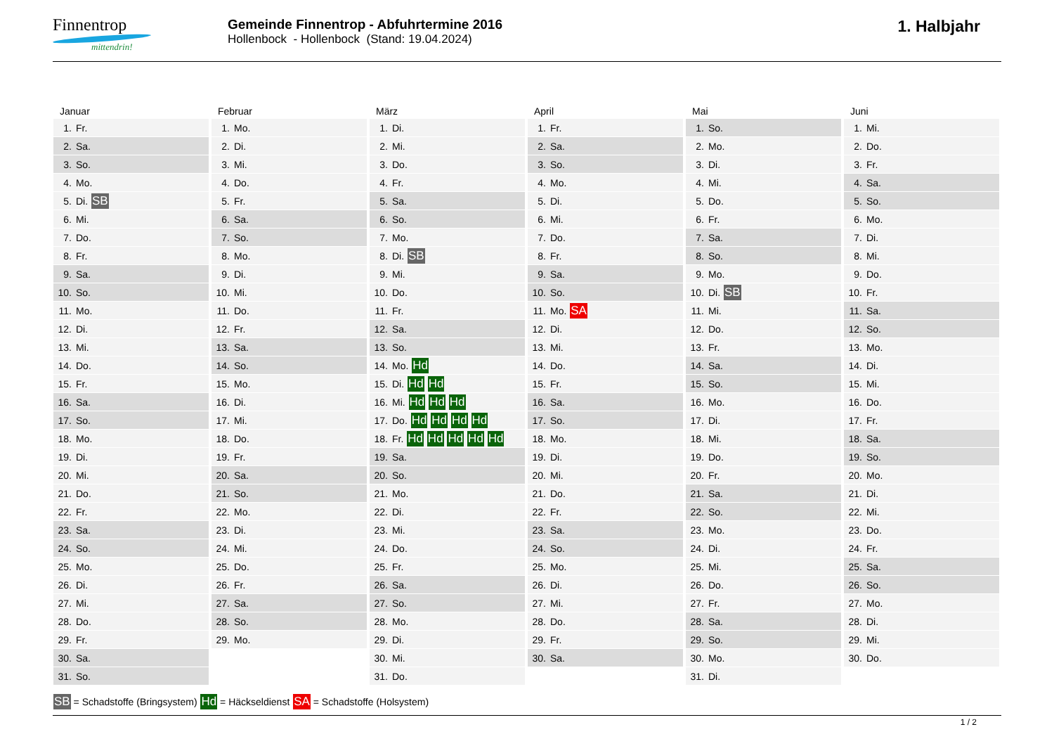Finnentrop
mittendrin!
Gemeinde Finnentrop - Abfuhrtermine 2016
Hollenbock - Hollenbock (Stand: 19.04.2024)
1. Halbjahr
Januar
| 1. | Fr. |
| 2. | Sa. |
| 3. | So. |
| 4. | Mo. |
| 5. | Di. SB |
| 6. | Mi. |
| 7. | Do. |
| 8. | Fr. |
| 9. | Sa. |
| 10. | So. |
| 11. | Mo. |
| 12. | Di. |
| 13. | Mi. |
| 14. | Do. |
| 15. | Fr. |
| 16. | Sa. |
| 17. | So. |
| 18. | Mo. |
| 19. | Di. |
| 20. | Mi. |
| 21. | Do. |
| 22. | Fr. |
| 23. | Sa. |
| 24. | So. |
| 25. | Mo. |
| 26. | Di. |
| 27. | Mi. |
| 28. | Do. |
| 29. | Fr. |
| 30. | Sa. |
| 31. | So. |
Februar
| 1. | Mo. |
| 2. | Di. |
| 3. | Mi. |
| 4. | Do. |
| 5. | Fr. |
| 6. | Sa. |
| 7. | So. |
| 8. | Mo. |
| 9. | Di. |
| 10. | Mi. |
| 11. | Do. |
| 12. | Fr. |
| 13. | Sa. |
| 14. | So. |
| 15. | Mo. |
| 16. | Di. |
| 17. | Mi. |
| 18. | Do. |
| 19. | Fr. |
| 20. | Sa. |
| 21. | So. |
| 22. | Mo. |
| 23. | Di. |
| 24. | Mi. |
| 25. | Do. |
| 26. | Fr. |
| 27. | Sa. |
| 28. | So. |
| 29. | Mo. |
März
| 1. | Di. |
| 2. | Mi. |
| 3. | Do. |
| 4. | Fr. |
| 5. | Sa. |
| 6. | So. |
| 7. | Mo. |
| 8. | Di. SB |
| 9. | Mi. |
| 10. | Do. |
| 11. | Fr. |
| 12. | Sa. |
| 13. | So. |
| 14. | Mo. Hd |
| 15. | Di. Hd Hd |
| 16. | Mi. Hd Hd Hd |
| 17. | Do. Hd Hd Hd Hd |
| 18. | Fr. Hd Hd Hd Hd Hd |
| 19. | Sa. |
| 20. | So. |
| 21. | Mo. |
| 22. | Di. |
| 23. | Mi. |
| 24. | Do. |
| 25. | Fr. |
| 26. | Sa. |
| 27. | So. |
| 28. | Mo. |
| 29. | Di. |
| 30. | Mi. |
| 31. | Do. |
April
| 1. | Fr. |
| 2. | Sa. |
| 3. | So. |
| 4. | Mo. |
| 5. | Di. |
| 6. | Mi. |
| 7. | Do. |
| 8. | Fr. |
| 9. | Sa. |
| 10. | So. |
| 11. | Mo. SA |
| 12. | Di. |
| 13. | Mi. |
| 14. | Do. |
| 15. | Fr. |
| 16. | Sa. |
| 17. | So. |
| 18. | Mo. |
| 19. | Di. |
| 20. | Mi. |
| 21. | Do. |
| 22. | Fr. |
| 23. | Sa. |
| 24. | So. |
| 25. | Mo. |
| 26. | Di. |
| 27. | Mi. |
| 28. | Do. |
| 29. | Fr. |
| 30. | Sa. |
Mai
| 1. | So. |
| 2. | Mo. |
| 3. | Di. |
| 4. | Mi. |
| 5. | Do. |
| 6. | Fr. |
| 7. | Sa. |
| 8. | So. |
| 9. | Mo. |
| 10. | Di. SB |
| 11. | Mi. |
| 12. | Do. |
| 13. | Fr. |
| 14. | Sa. |
| 15. | So. |
| 16. | Mo. |
| 17. | Di. |
| 18. | Mi. |
| 19. | Do. |
| 20. | Fr. |
| 21. | Sa. |
| 22. | So. |
| 23. | Mo. |
| 24. | Di. |
| 25. | Mi. |
| 26. | Do. |
| 27. | Fr. |
| 28. | Sa. |
| 29. | So. |
| 30. | Mo. |
| 31. | Di. |
Juni
| 1. | Mi. |
| 2. | Do. |
| 3. | Fr. |
| 4. | Sa. |
| 5. | So. |
| 6. | Mo. |
| 7. | Di. |
| 8. | Mi. |
| 9. | Do. |
| 10. | Fr. |
| 11. | Sa. |
| 12. | So. |
| 13. | Mo. |
| 14. | Di. |
| 15. | Mi. |
| 16. | Do. |
| 17. | Fr. |
| 18. | Sa. |
| 19. | So. |
| 20. | Mo. |
| 21. | Di. |
| 22. | Mi. |
| 23. | Do. |
| 24. | Fr. |
| 25. | Sa. |
| 26. | So. |
| 27. | Mo. |
| 28. | Di. |
| 29. | Mi. |
| 30. | Do. |
SB = Schadstoffe (Bringsystem) Hd = Häckseldienst SA = Schadstoffe (Holsystem)
1 / 2